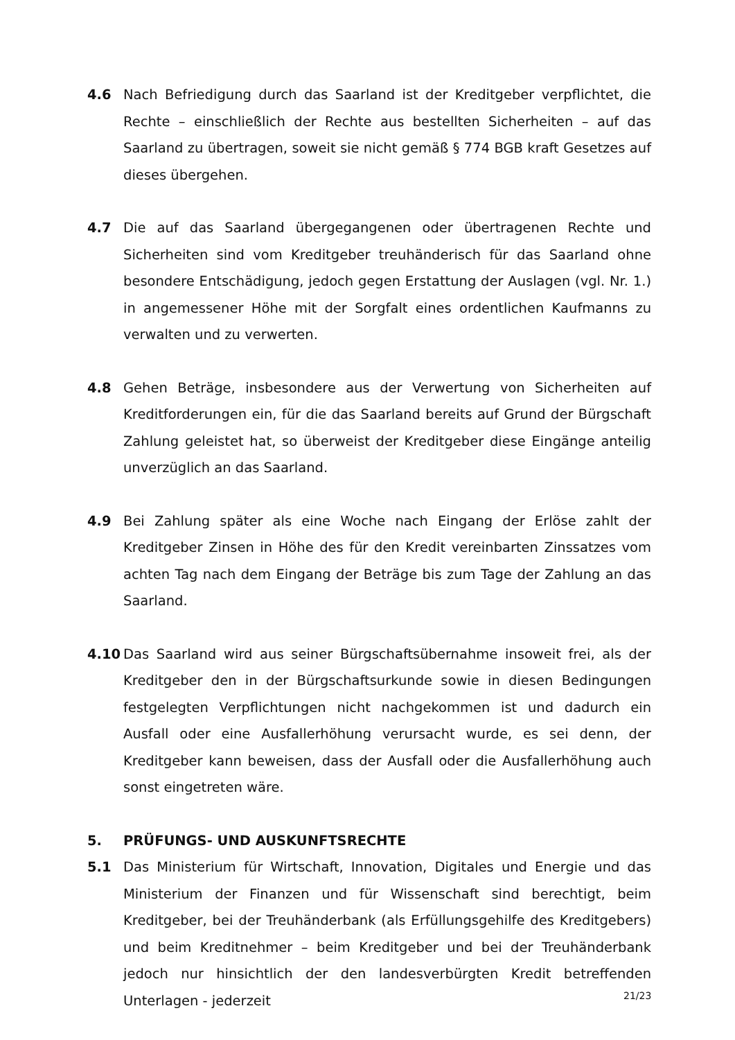4.6 Nach Befriedigung durch das Saarland ist der Kreditgeber verpflichtet, die Rechte – einschließlich der Rechte aus bestellten Sicherheiten – auf das Saarland zu übertragen, soweit sie nicht gemäß § 774 BGB kraft Gesetzes auf dieses übergehen.
4.7 Die auf das Saarland übergegangenen oder übertragenen Rechte und Sicherheiten sind vom Kreditgeber treuhänderisch für das Saarland ohne besondere Entschädigung, jedoch gegen Erstattung der Auslagen (vgl. Nr. 1.) in angemessener Höhe mit der Sorgfalt eines ordentlichen Kaufmanns zu verwalten und zu verwerten.
4.8 Gehen Beträge, insbesondere aus der Verwertung von Sicherheiten auf Kreditforderungen ein, für die das Saarland bereits auf Grund der Bürgschaft Zahlung geleistet hat, so überweist der Kreditgeber diese Eingänge anteilig unverzüglich an das Saarland.
4.9 Bei Zahlung später als eine Woche nach Eingang der Erlöse zahlt der Kreditgeber Zinsen in Höhe des für den Kredit vereinbarten Zinssatzes vom achten Tag nach dem Eingang der Beträge bis zum Tage der Zahlung an das Saarland.
4.10 Das Saarland wird aus seiner Bürgschaftsübernahme insoweit frei, als der Kreditgeber den in der Bürgschaftsurkunde sowie in diesen Bedingungen festgelegten Verpflichtungen nicht nachgekommen ist und dadurch ein Ausfall oder eine Ausfallerhöhung verursacht wurde, es sei denn, der Kreditgeber kann beweisen, dass der Ausfall oder die Ausfallerhöhung auch sonst eingetreten wäre.
5.
PRÜFUNGS- UND AUSKUNFTSRECHTE
5.1 Das Ministerium für Wirtschaft, Innovation, Digitales und Energie und das Ministerium der Finanzen und für Wissenschaft sind berechtigt, beim Kreditgeber, bei der Treuhänderbank (als Erfüllungsgehilfe des Kreditgebers) und beim Kreditnehmer – beim Kreditgeber und bei der Treuhänderbank jedoch nur hinsichtlich der den landesverbürgten Kredit betreffenden Unterlagen - jederzeit
21/23